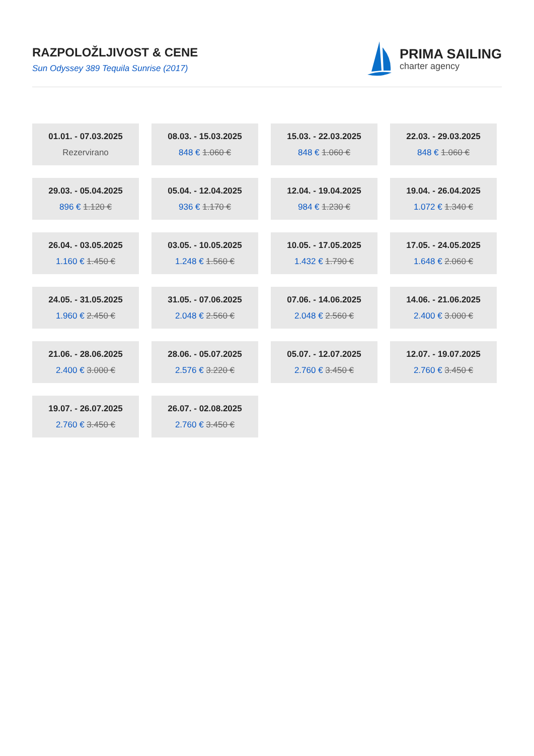RAZPOLOŽLJIVOST & CENE
Sun Odyssey 389 Tequila Sunrise (2017)
PRIMA SAILING
charter agency
01.01. - 07.03.2025
Rezervirano
08.03. - 15.03.2025
848 € 1.060 €
15.03. - 22.03.2025
848 € 1.060 €
22.03. - 29.03.2025
848 € 1.060 €
29.03. - 05.04.2025
896 € 1.120 €
05.04. - 12.04.2025
936 € 1.170 €
12.04. - 19.04.2025
984 € 1.230 €
19.04. - 26.04.2025
1.072 € 1.340 €
26.04. - 03.05.2025
1.160 € 1.450 €
03.05. - 10.05.2025
1.248 € 1.560 €
10.05. - 17.05.2025
1.432 € 1.790 €
17.05. - 24.05.2025
1.648 € 2.060 €
24.05. - 31.05.2025
1.960 € 2.450 €
31.05. - 07.06.2025
2.048 € 2.560 €
07.06. - 14.06.2025
2.048 € 2.560 €
14.06. - 21.06.2025
2.400 € 3.000 €
21.06. - 28.06.2025
2.400 € 3.000 €
28.06. - 05.07.2025
2.576 € 3.220 €
05.07. - 12.07.2025
2.760 € 3.450 €
12.07. - 19.07.2025
2.760 € 3.450 €
19.07. - 26.07.2025
2.760 € 3.450 €
26.07. - 02.08.2025
2.760 € 3.450 €